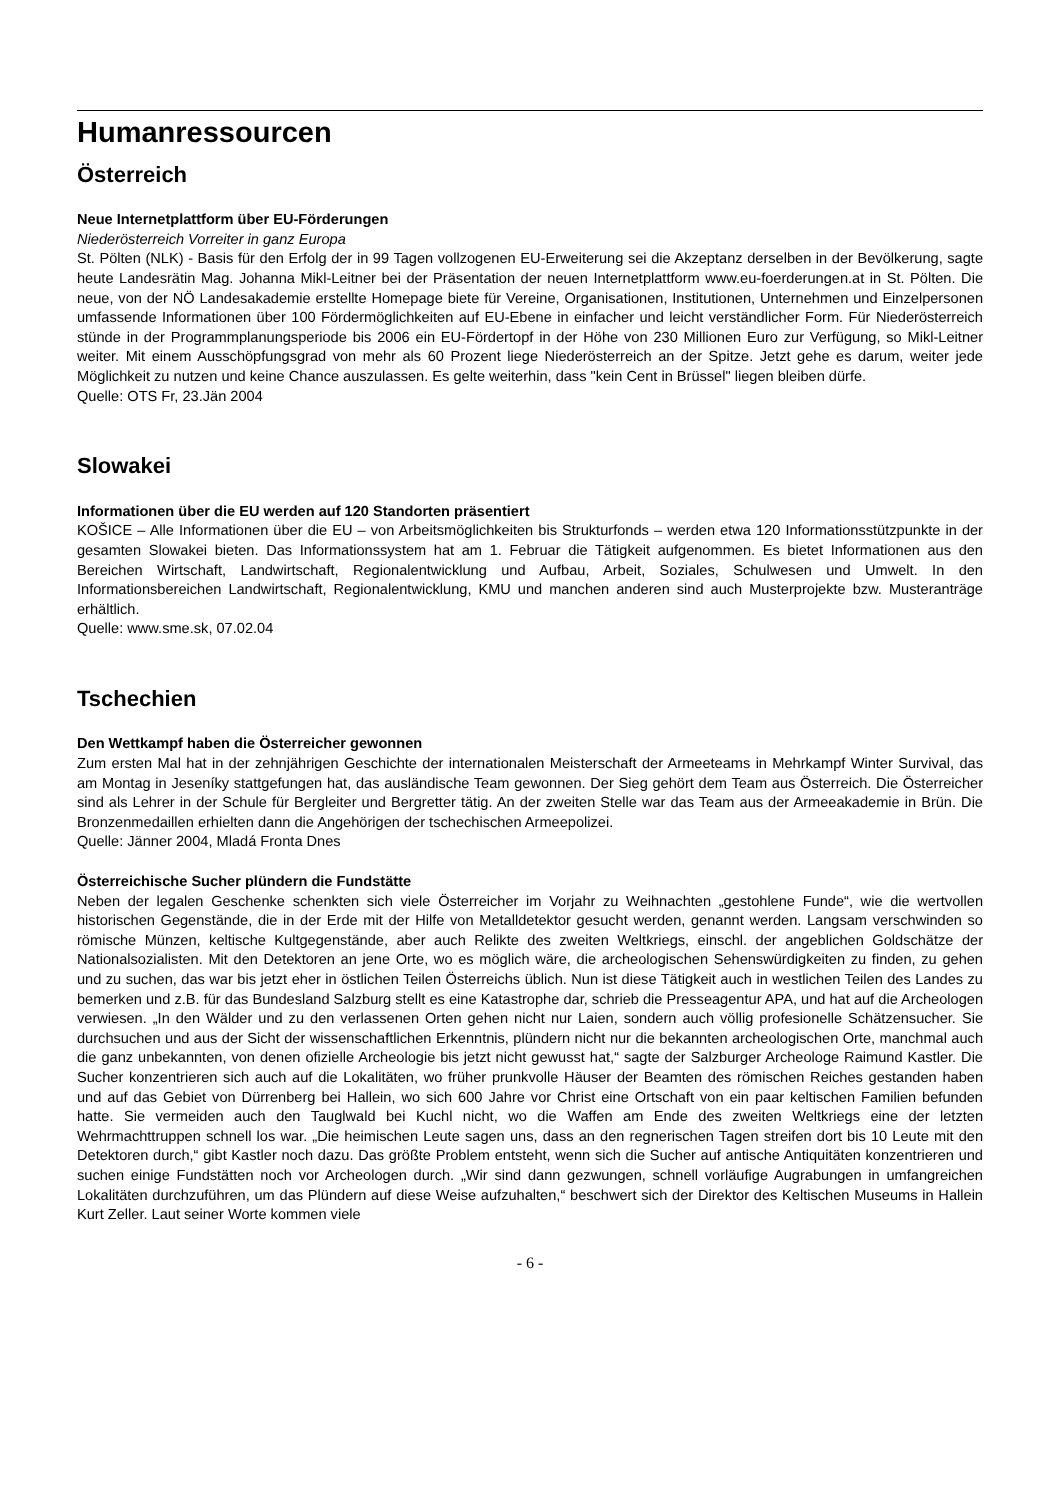Humanressourcen
Österreich
Neue Internetplattform über EU-Förderungen
Niederösterreich Vorreiter in ganz Europa
St. Pölten (NLK) - Basis für den Erfolg der in 99 Tagen vollzogenen EU-Erweiterung sei die Akzeptanz derselben in der Bevölkerung, sagte heute Landesrätin Mag. Johanna Mikl-Leitner bei der Präsentation der neuen Internetplattform www.eu-foerderungen.at in St. Pölten. Die neue, von der NÖ Landesakademie erstellte Homepage biete für Vereine, Organisationen, Institutionen, Unternehmen und Einzelpersonen umfassende Informationen über 100 Fördermöglichkeiten auf EU-Ebene in einfacher und leicht verständlicher Form. Für Niederösterreich stünde in der Programmplanungsperiode bis 2006 ein EU-Fördertopf in der Höhe von 230 Millionen Euro zur Verfügung, so Mikl-Leitner weiter. Mit einem Ausschöpfungsgrad von mehr als 60 Prozent liege Niederösterreich an der Spitze. Jetzt gehe es darum, weiter jede Möglichkeit zu nutzen und keine Chance auszulassen. Es gelte weiterhin, dass "kein Cent in Brüssel" liegen bleiben dürfe.
Quelle: OTS Fr, 23.Jän 2004
Slowakei
Informationen über die EU werden auf 120 Standorten präsentiert
KOŠICE – Alle Informationen über die EU – von Arbeitsmöglichkeiten bis Strukturfonds – werden etwa 120 Informationsstützpunkte in der gesamten Slowakei bieten. Das Informationssystem hat am 1. Februar die Tätigkeit aufgenommen. Es bietet Informationen aus den Bereichen Wirtschaft, Landwirtschaft, Regionalentwicklung und Aufbau, Arbeit, Soziales, Schulwesen und Umwelt. In den Informationsbereichen Landwirtschaft, Regionalentwicklung, KMU und manchen anderen sind auch Musterprojekte bzw. Musteranträge erhältlich.
Quelle: www.sme.sk, 07.02.04
Tschechien
Den Wettkampf haben die Österreicher gewonnen
Zum ersten Mal hat in der zehnjährigen Geschichte der internationalen Meisterschaft der Armeeteams in Mehrkampf Winter Survival, das am Montag in Jeseníky stattgefungen hat, das ausländische Team gewonnen. Der Sieg gehört dem Team aus Österreich. Die Österreicher sind als Lehrer in der Schule für Bergleiter und Bergretter tätig. An der zweiten Stelle war das Team aus der Armeeakademie in Brün. Die Bronzenmedaillen erhielten dann die Angehörigen der tschechischen Armeepolizei.
Quelle: Jänner 2004, Mladá Fronta Dnes
Österreichische Sucher plündern die Fundstätte
Neben der legalen Geschenke schenkten sich viele Österreicher im Vorjahr zu Weihnachten „gestohlene Funde“, wie die wertvollen historischen Gegenstände, die in der Erde mit der Hilfe von Metalldetektor gesucht werden, genannt werden. Langsam verschwinden so römische Münzen, keltische Kultgegenstände, aber auch Relikte des zweiten Weltkriegs, einschl. der angeblichen Goldschätze der Nationalsozialisten. Mit den Detektoren an jene Orte, wo es möglich wäre, die archeologischen Sehenswürdigkeiten zu finden, zu gehen und zu suchen, das war bis jetzt eher in östlichen Teilen Österreichs üblich. Nun ist diese Tätigkeit auch in westlichen Teilen des Landes zu bemerken und z.B. für das Bundesland Salzburg stellt es eine Katastrophe dar, schrieb die Presseagentur APA, und hat auf die Archeologen verwiesen. „In den Wälder und zu den verlassenen Orten gehen nicht nur Laien, sondern auch völlig profesionelle Schätzensucher. Sie durchsuchen und aus der Sicht der wissenschaftlichen Erkenntnis, plündern nicht nur die bekannten archeologischen Orte, manchmal auch die ganz unbekannten, von denen ofizielle Archeologie bis jetzt nicht gewusst hat,“ sagte der Salzburger Archeologe Raimund Kastler. Die Sucher konzentrieren sich auch auf die Lokalitäten, wo früher prunkvolle Häuser der Beamten des römischen Reiches gestanden haben und auf das Gebiet von Dürrenberg bei Hallein, wo sich 600 Jahre vor Christ eine Ortschaft von ein paar keltischen Familien befunden hatte. Sie vermeiden auch den Tauglwald bei Kuchl nicht, wo die Waffen am Ende des zweiten Weltkriegs eine der letzten Wehrmachttruppen schnell los war. „Die heimischen Leute sagen uns, dass an den regnerischen Tagen streifen dort bis 10 Leute mit den Detektoren durch,“ gibt Kastler noch dazu. Das größte Problem entsteht, wenn sich die Sucher auf antische Antiquitäten konzentrieren und suchen einige Fundstätten noch vor Archeologen durch. „Wir sind dann gezwungen, schnell vorläufige Augrabungen in umfangreichen Lokalitäten durchzuführen, um das Plündern auf diese Weise aufzuhalten,“ beschwert sich der Direktor des Keltischen Museums in Hallein Kurt Zeller. Laut seiner Worte kommen viele
- 6 -